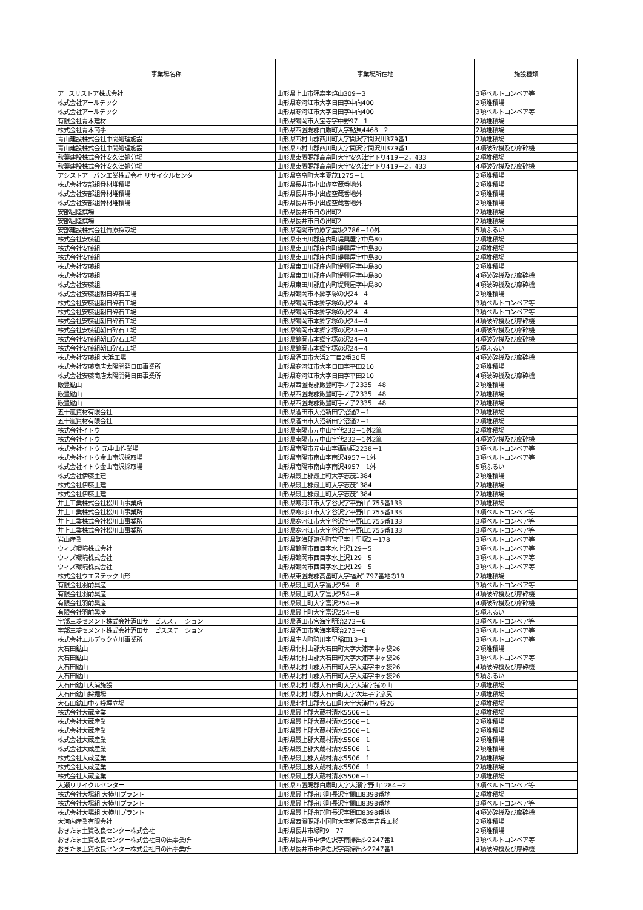| 事業場名称 | 事業場所在地 | 施設種類 |
| --- | --- | --- |
| アースリストア株式会社 | 山形県上山市狸森字焼山309－3 | 3項ベルトコンベア等 |
| 株式会社アールテック | 山形県寒河江市大字日田字中向400 | 2項堆積場 |
| 株式会社アールテック | 山形県寒河江市大字日田字中向400 | 3項ベルトコンベア等 |
| 有限会社青木建材 | 山形県鶴岡市大宝寺字中野97－1 | 2項堆積場 |
| 株式会社青木商事 | 山形県西置賜郡白鷹町大字鮎貝4468－2 | 2項堆積場 |
| 青山建設株式会社中間処理施設 | 山形県西村山郡西川町大字間沢字間沢川379番1 | 2項堆積場 |
| 青山建設株式会社中間処理施設 | 山形県西村山郡西川町大字間沢字間沢川379番1 | 4項破砕機及び摩砕機 |
| 秋葉建設株式会社安久津処分場 | 山形県東置賜郡高畠町大字安久津字下り419－2，433 | 2項堆積場 |
| 秋葉建設株式会社安久津処分場 | 山形県東置賜郡高畠町大字安久津字下り419－2，433 | 4項破砕機及び摩砕機 |
| アシストアーバン工業株式会社 リサイクルセンター | 山形県高畠町大字夏茂1275－1 | 2項堆積場 |
| 株式会社安部組骨材堆積場 | 山形県長井市小出虚空蔵番地外 | 2項堆積場 |
| 株式会社安部組骨材堆積場 | 山形県長井市小出虚空蔵番地外 | 2項堆積場 |
| 株式会社安部組骨材堆積場 | 山形県長井市小出虚空蔵番地外 | 2項堆積場 |
| 安部組陸撰場 | 山形県長井市日の出町2 | 2項堆積場 |
| 安部組陸撰場 | 山形県長井市日の出町2 | 2項堆積場 |
| 安部建設株式会社竹原採取場 | 山形県南陽市竹原字堂坂2786－10外 | 5項ふるい |
| 株式会社安藤組 | 山形県東田川郡庄内町堤興屋字中島80 | 2項堆積場 |
| 株式会社安藤組 | 山形県東田川郡庄内町堤興屋字中島80 | 2項堆積場 |
| 株式会社安藤組 | 山形県東田川郡庄内町堤興屋字中島80 | 2項堆積場 |
| 株式会社安藤組 | 山形県東田川郡庄内町堤興屋字中島80 | 2項堆積場 |
| 株式会社安藤組 | 山形県東田川郡庄内町堤興屋字中島80 | 4項破砕機及び摩砕機 |
| 株式会社安藤組 | 山形県東田川郡庄内町堤興屋字中島80 | 4項破砕機及び摩砕機 |
| 株式会社安藤組朝日砕石工場 | 山形県鶴岡市本郷字塚の沢24－4 | 2項堆積場 |
| 株式会社安藤組朝日砕石工場 | 山形県鶴岡市本郷字塚の沢24－4 | 3項ベルトコンベア等 |
| 株式会社安藤組朝日砕石工場 | 山形県鶴岡市本郷字塚の沢24－4 | 3項ベルトコンベア等 |
| 株式会社安藤組朝日砕石工場 | 山形県鶴岡市本郷字塚の沢24－4 | 4項破砕機及び摩砕機 |
| 株式会社安藤組朝日砕石工場 | 山形県鶴岡市本郷字塚の沢24－4 | 4項破砕機及び摩砕機 |
| 株式会社安藤組朝日砕石工場 | 山形県鶴岡市本郷字塚の沢24－4 | 4項破砕機及び摩砕機 |
| 株式会社安藤組朝日砕石工場 | 山形県鶴岡市本郷字塚の沢24－4 | 5項ふるい |
| 株式会社安藤組 大浜工場 | 山形県酒田市大浜2丁目2番30号 | 4項破砕機及び摩砕機 |
| 株式会社安藤商店太陽開発日田事業所 | 山形県寒河江市大字日田字平田210 | 2項堆積場 |
| 株式会社安藤商店太陽開発日田事業所 | 山形県寒河江市大字日田字平田210 | 4項破砕機及び摩砕機 |
| 飯豊鉱山 | 山形県西置賜郡飯豊町手ノ子2335－48 | 2項堆積場 |
| 飯豊鉱山 | 山形県西置賜郡飯豊町手ノ子2335－48 | 2項堆積場 |
| 飯豊鉱山 | 山形県西置賜郡飯豊町手ノ子2335－48 | 2項堆積場 |
| 五十嵐資材有限会社 | 山形県酒田市大沼新田字沼通7－1 | 2項堆積場 |
| 五十嵐資材有限会社 | 山形県酒田市大沼新田字沼通7－1 | 2項堆積場 |
| 株式会社イトウ | 山形県南陽市元中山字代232－1外2筆 | 2項堆積場 |
| 株式会社イトウ | 山形県南陽市元中山字代232－1外2筆 | 4項破砕機及び摩砕機 |
| 株式会社イトウ 元中山作業場 | 山形県南陽市元中山字諏訪原2238－1 | 3項ベルトコンベア等 |
| 株式会社イトウ金山南沢採取場 | 山形県南陽市南山字南沢4957－1外 | 3項ベルトコンベア等 |
| 株式会社イトウ金山南沢採取場 | 山形県南陽市南山字南沢4957－1外 | 5項ふるい |
| 株式会社伊藤土建 | 山形県最上郡最上町大字志茂1384 | 2項堆積場 |
| 株式会社伊藤土建 | 山形県最上郡最上町大字志茂1384 | 2項堆積場 |
| 株式会社伊藤土建 | 山形県最上郡最上町大字志茂1384 | 2項堆積場 |
| 井上工業株式会社松川山事業所 | 山形県寒河江市大字谷沢字平野山1755番133 | 2項堆積場 |
| 井上工業株式会社松川山事業所 | 山形県寒河江市大字谷沢字平野山1755番133 | 3項ベルトコンベア等 |
| 井上工業株式会社松川山事業所 | 山形県寒河江市大字谷沢字平野山1755番133 | 3項ベルトコンベア等 |
| 井上工業株式会社松川山事業所 | 山形県寒河江市大字谷沢字平野山1755番133 | 3項ベルトコンベア等 |
| 岩山産業 | 山形県飽海郡遊佐町菅里字十里塚2－178 | 3項ベルトコンベア等 |
| ウィズ環境株式会社 | 山形県鶴岡市西目字水上沢129－5 | 3項ベルトコンベア等 |
| ウィズ環境株式会社 | 山形県鶴岡市西目字水上沢129－5 | 3項ベルトコンベア等 |
| ウィズ環境株式会社 | 山形県鶴岡市西目字水上沢129－5 | 3項ベルトコンベア等 |
| 株式会社ウエステック山形 | 山形県東置賜郡高畠町大字福沢1797番地の19 | 2項堆積場 |
| 有限会社羽前興産 | 山形県最上町大字富沢254－8 | 3項ベルトコンベア等 |
| 有限会社羽前興産 | 山形県最上町大字富沢254－8 | 4項破砕機及び摩砕機 |
| 有限会社羽前興産 | 山形県最上町大字富沢254－8 | 4項破砕機及び摩砕機 |
| 有限会社羽前興産 | 山形県最上町大字富沢254－8 | 5項ふるい |
| 宇部三菱セメント株式会社酒田サービスステーション | 山形県酒田市宮海字明治273－6 | 3項ベルトコンベア等 |
| 宇部三菱セメント株式会社酒田サービスステーション | 山形県酒田市宮海字明治273－6 | 3項ベルトコンベア等 |
| 株式会社エルデック立川事業所 | 山形県庄内町狩川字早稲田13－1 | 3項ベルトコンベア等 |
| 大石田鉱山 | 山形県北村山郡大石田町大字大浦字中ヶ袋26 | 2項堆積場 |
| 大石田鉱山 | 山形県北村山郡大石田町大字大浦字中ヶ袋26 | 3項ベルトコンベア等 |
| 大石田鉱山 | 山形県北村山郡大石田町大字大浦字中ヶ袋26 | 4項破砕機及び摩砕機 |
| 大石田鉱山 | 山形県北村山郡大石田町大字大浦字中ヶ袋26 | 5項ふるい |
| 大石田鉱山大浦施設 | 山形県北村山郡大石田町大字大浦字諸の山 | 2項堆積場 |
| 大石田鉱山採掘場 | 山形県北村山郡大石田町大字次年子字彦尻 | 2項堆積場 |
| 大石田鉱山中ヶ袋埋立場 | 山形県北村山郡大石田町大字大浦中ヶ袋26 | 2項堆積場 |
| 株式会社大蔵産業 | 山形県最上郡大蔵村清水5506－1 | 2項堆積場 |
| 株式会社大蔵産業 | 山形県最上郡大蔵村清水5506－1 | 2項堆積場 |
| 株式会社大蔵産業 | 山形県最上郡大蔵村清水5506－1 | 2項堆積場 |
| 株式会社大蔵産業 | 山形県最上郡大蔵村清水5506－1 | 2項堆積場 |
| 株式会社大蔵産業 | 山形県最上郡大蔵村清水5506－1 | 2項堆積場 |
| 株式会社大蔵産業 | 山形県最上郡大蔵村清水5506－1 | 2項堆積場 |
| 株式会社大蔵産業 | 山形県最上郡大蔵村清水5506－1 | 2項堆積場 |
| 株式会社大蔵産業 | 山形県最上郡大蔵村清水5506－1 | 2項堆積場 |
| 大瀬リサイクルセンター | 山形県西置賜郡白鷹町大字大瀬字野山1284－2 | 3項ベルトコンベア等 |
| 株式会社大場組 大横川プラント | 山形県最上郡舟形町長沢字関田8398番地 | 2項堆積場 |
| 株式会社大場組 大横川プラント | 山形県最上郡舟形町長沢字関田8398番地 | 3項ベルトコンベア等 |
| 株式会社大場組 大横川プラント | 山形県最上郡舟形町長沢字関田8398番地 | 4項破砕機及び摩砕機 |
| 大河内産業有限会社 | 山形県西置賜郡小国町大字新屋敷字吉兵エ杉 | 2項堆積場 |
| おきたま土質改良センター株式会社 | 山形県長井市緑町9－77 | 2項堆積場 |
| おきたま土質改良センター株式会社日の出事業所 | 山形県長井市中伊佐沢字南掃出シ2247番1 | 3項ベルトコンベア等 |
| おきたま土質改良センター株式会社日の出事業所 | 山形県長井市中伊佐沢字南掃出シ2247番1 | 4項破砕機及び摩砕機 |